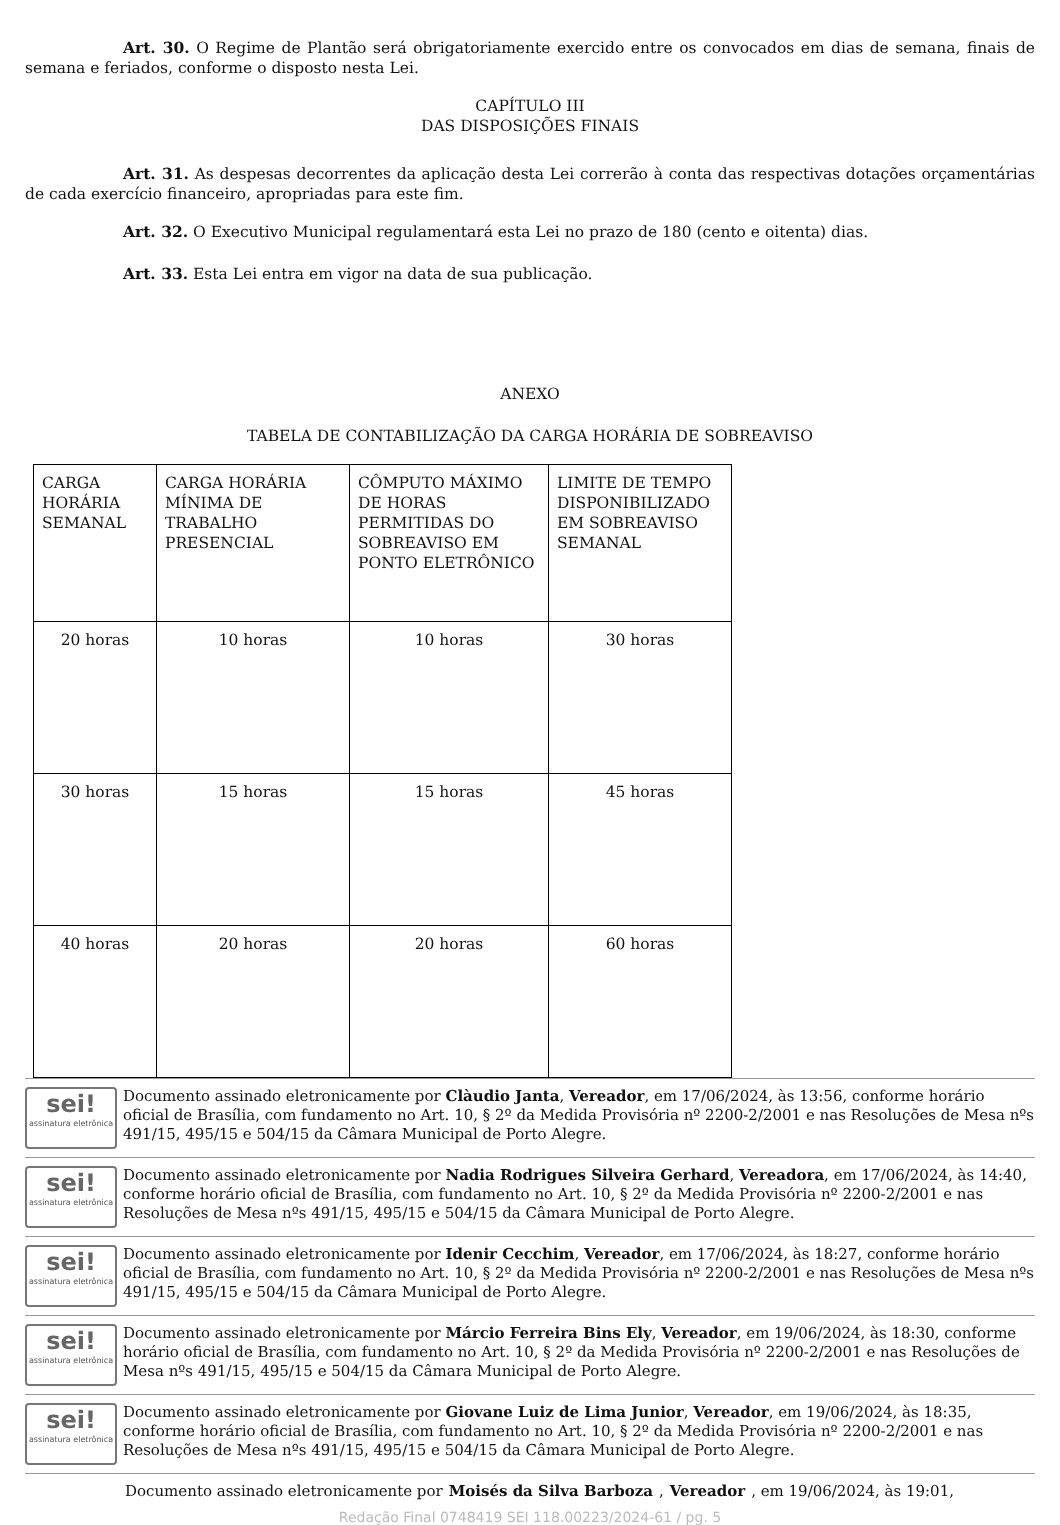Art. 30. O Regime de Plantão será obrigatoriamente exercido entre os convocados em dias de semana, finais de semana e feriados, conforme o disposto nesta Lei.
CAPÍTULO III
DAS DISPOSIÇÕES FINAIS
Art. 31. As despesas decorrentes da aplicação desta Lei correrão à conta das respectivas dotações orçamentárias de cada exercício financeiro, apropriadas para este fim.
Art. 32. O Executivo Municipal regulamentará esta Lei no prazo de 180 (cento e oitenta) dias.
Art. 33. Esta Lei entra em vigor na data de sua publicação.
ANEXO
TABELA DE CONTABILIZAÇÃO DA CARGA HORÁRIA DE SOBREAVISO
| CARGA HORÁRIA SEMANAL | CARGA HORÁRIA MÍNIMA DE TRABALHO PRESENCIAL | CÔMPUTO MÁXIMO DE HORAS PERMITIDAS DO SOBREAVISO EM PONTO ELETRÔNICO | LIMITE DE TEMPO DISPONIBILIZADO EM SOBREAVISO SEMANAL |
| 20 horas | 10 horas | 10 horas | 30 horas |
| 30 horas | 15 horas | 15 horas | 45 horas |
| 40 horas | 20 horas | 20 horas | 60 horas |
sei!
assinatura eletrônica
Documento assinado eletronicamente por Clàudio Janta, Vereador, em 17/06/2024, às 13:56, conforme horário oficial de Brasília, com fundamento no Art. 10, § 2º da Medida Provisória nº 2200-2/2001 e nas Resoluções de Mesa nºs 491/15, 495/15 e 504/15 da Câmara Municipal de Porto Alegre.
sei!
assinatura eletrônica
Documento assinado eletronicamente por Nadia Rodrigues Silveira Gerhard, Vereadora, em 17/06/2024, às 14:40, conforme horário oficial de Brasília, com fundamento no Art. 10, § 2º da Medida Provisória nº 2200-2/2001 e nas Resoluções de Mesa nºs 491/15, 495/15 e 504/15 da Câmara Municipal de Porto Alegre.
sei!
assinatura eletrônica
Documento assinado eletronicamente por Idenir Cecchim, Vereador, em 17/06/2024, às 18:27, conforme horário oficial de Brasília, com fundamento no Art. 10, § 2º da Medida Provisória nº 2200-2/2001 e nas Resoluções de Mesa nºs 491/15, 495/15 e 504/15 da Câmara Municipal de Porto Alegre.
sei!
assinatura eletrônica
Documento assinado eletronicamente por Márcio Ferreira Bins Ely, Vereador, em 19/06/2024, às 18:30, conforme horário oficial de Brasília, com fundamento no Art. 10, § 2º da Medida Provisória nº 2200-2/2001 e nas Resoluções de Mesa nºs 491/15, 495/15 e 504/15 da Câmara Municipal de Porto Alegre.
sei!
assinatura eletrônica
Documento assinado eletronicamente por Giovane Luiz de Lima Junior, Vereador, em 19/06/2024, às 18:35, conforme horário oficial de Brasília, com fundamento no Art. 10, § 2º da Medida Provisória nº 2200-2/2001 e nas Resoluções de Mesa nºs 491/15, 495/15 e 504/15 da Câmara Municipal de Porto Alegre.
Documento assinado eletronicamente por Moisés da Silva Barboza, Vereador, em 19/06/2024, às 19:01,
Redação Final 0748419 SEI 118.00223/2024-61 / pg. 5